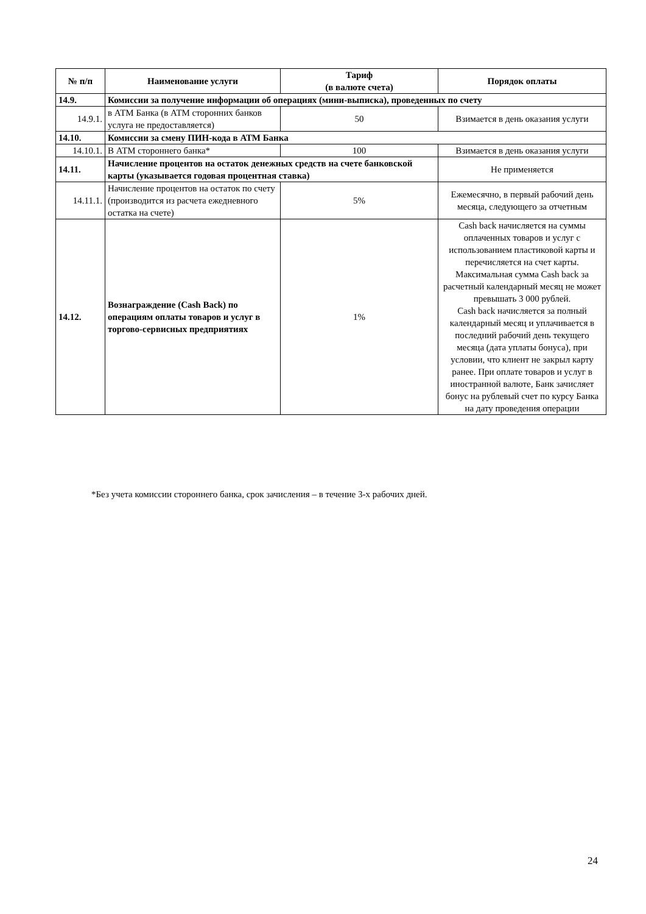| № п/п | Наименование услуги | Тариф (в валюте счета) | Порядок оплаты |
| --- | --- | --- | --- |
| 14.9. | Комиссии за получение информации об операциях (мини-выписка), проведенных по счету | | |
| 14.9.1. | в АТМ Банка (в АТМ сторонних банков услуга не предоставляется) | 50 | Взимается в день оказания услуги |
| 14.10. | Комиссии за смену ПИН-кода в АТМ Банка | | |
| 14.10.1. | В АТМ стороннего банка* | 100 | Взимается в день оказания услуги |
| 14.11. | Начисление процентов на остаток денежных средств на счете банковской карты (указывается годовая процентная ставка) | | Не применяется |
| 14.11.1. | Начисление процентов на остаток по счету (производится из расчета ежедневного остатка на счете) | 5% | Ежемесячно, в первый рабочий день месяца, следующего за отчетным |
| 14.12. | Вознаграждение (Cash Back) по операциям оплаты товаров и услуг в торгово-сервисных предприятиях | 1% | Cash back начисляется на суммы оплаченных товаров и услуг с использованием пластиковой карты и перечисляется на счет карты. Максимальная сумма Cash back за расчетный календарный месяц не может превышать 3 000 рублей. Cash back начисляется за полный календарный месяц и уплачивается в последний рабочий день текущего месяца (дата уплаты бонуса), при условии, что клиент не закрыл карту ранее. При оплате товаров и услуг в иностранной валюте, Банк зачисляет бонус на рублевый счет по курсу Банка на дату проведения операции |
*Без учета комиссии стороннего банка, срок зачисления – в течение 3-х рабочих дней.
24